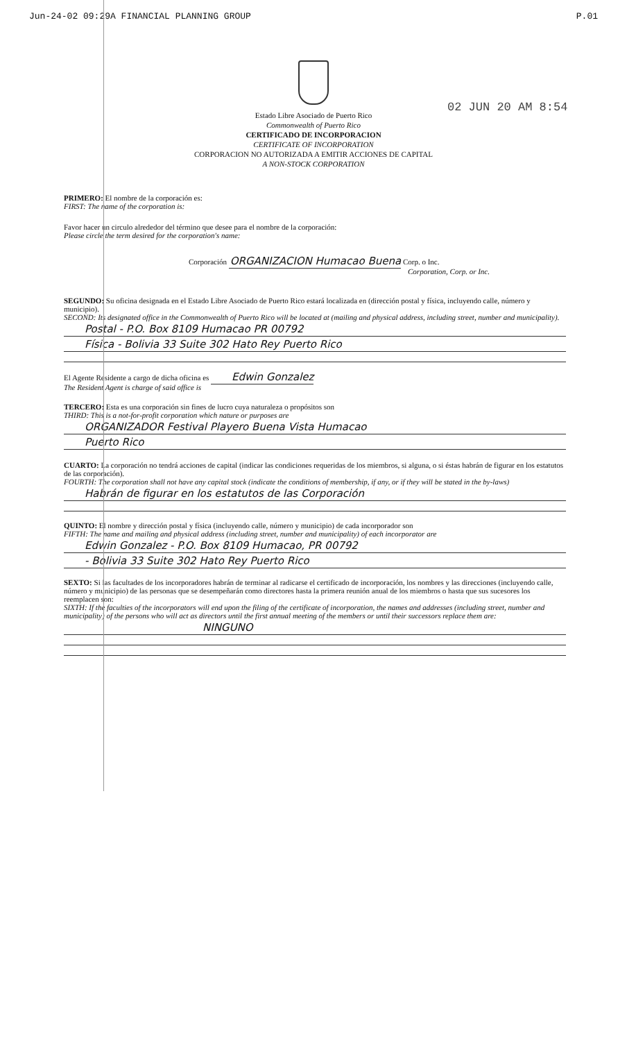Jun-24-02 09:29A FINANCIAL PLANNING GROUP P.01
02 JUN 20 AM 8:54
Estado Libre Asociado de Puerto Rico
Commonwealth of Puerto Rico
CERTIFICADO DE INCORPORACION
CERTIFICATE OF INCORPORATION
CORPORACION NO AUTORIZADA A EMITIR ACCIONES DE CAPITAL
A NON-STOCK CORPORATION
PRIMERO: El nombre de la corporación es:
FIRST: The name of the corporation is:
Favor hacer un circulo alrededor del término que desee para el nombre de la corporación:
Please circle the term desired for the corporation's name:
Corporación ORGANIZACION Humacao Buena Corp. o Inc.
Corporation, Corp. or Inc.
SEGUNDO: Su oficina designada en el Estado Libre Asociado de Puerto Rico estará localizada en (dirección postal y física, incluyendo calle, número y municipio).
SECOND: Its designated office in the Commonwealth of Puerto Rico will be located at (mailing and physical address, including street, number and municipality).
Postal - P.O. Box 8109 Humacao PR 00792
Física - Bolivia 33 Suite 302 Hato Rey Puerto Rico
El Agente Residente a cargo de dicha oficina es Edwin Gonzalez
The Resident Agent is charge of said office is
TERCERO: Esta es una corporación sin fines de lucro cuya naturaleza o propósitos son
THIRD: This is a not-for-profit corporation which nature or purposes are
ORGANIZADOR Festival Playero Buena Vista Humacao
Puerto Rico
CUARTO: La corporación no tendrá acciones de capital (indicar las condiciones requeridas de los miembros, si alguna, o si éstas habrán de figurar en los estatutos de las corporación).
FOURTH: The corporation shall not have any capital stock (indicate the conditions of membership, if any, or if they will be stated in the by-laws)
Habrán de figurar en los estatutos de las Corporación
QUINTO: El nombre y dirección postal y física (incluyendo calle, número y municipio) de cada incorporador son
FIFTH: The name and mailing and physical address (including street, number and municipality) of each incorporator are
Edwin Gonzalez - P.O. Box 8109 Humacao, PR 00792
- Bolivia 33 Suite 302 Hato Rey Puerto Rico
SEXTO: Si las facultades de los incorporadores habrán de terminar al radicarse el certificado de incorporación, los nombres y las direcciones (incluyendo calle, número y municipio) de las personas que se desempeñarán como directores hasta la primera reunión anual de los miembros o hasta que sus sucesores los reemplacen son:
SIXTH: If the faculties of the incorporators will end upon the filing of the certificate of incorporation, the names and addresses (including street, number and municipality) of the persons who will act as directors until the first annual meeting of the members or until their successors replace them are:
NINGUNO